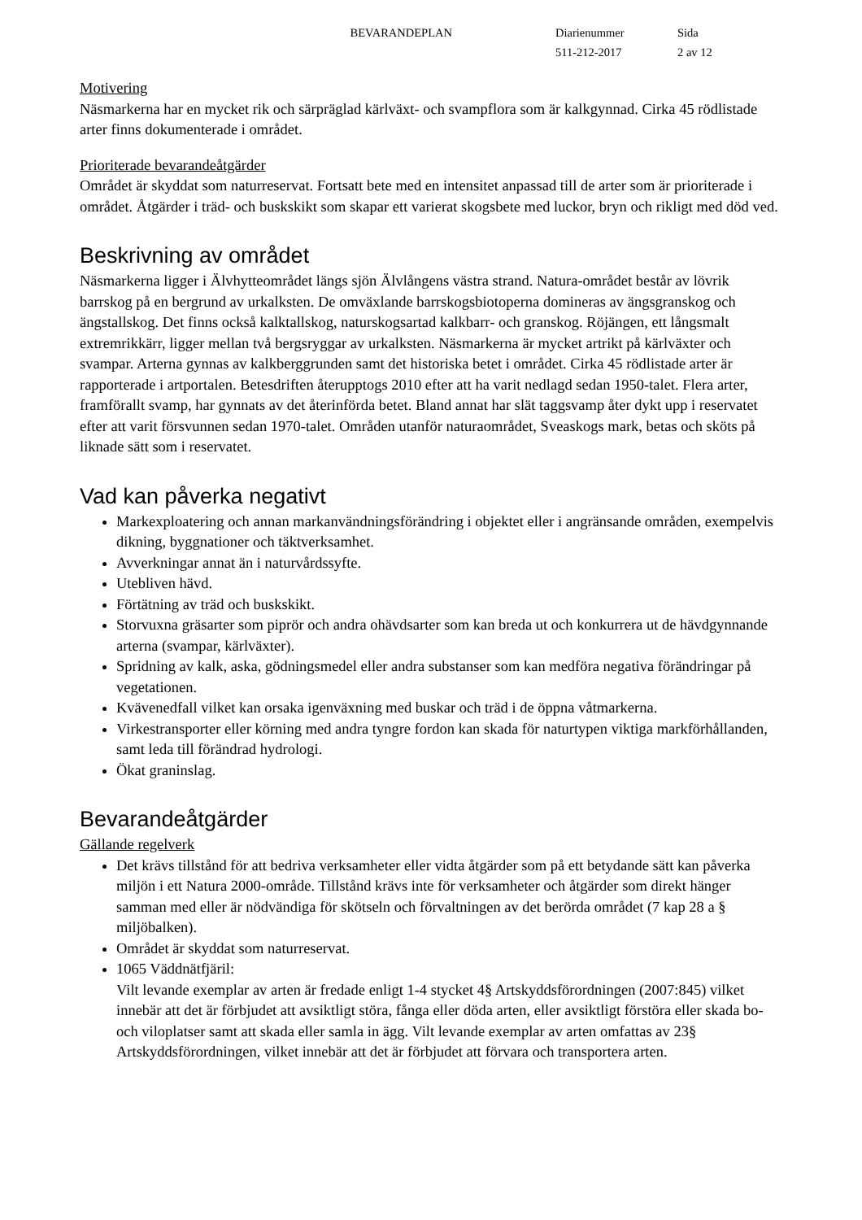BEVARANDEPLAN Diarienummer
511-212-2017
Sida
2 av 12
Motivering
Näsmarkerna har en mycket rik och särpräglad kärlväxt- och svampflora som är kalkgynnad. Cirka 45 rödlistade arter finns dokumenterade i området.
Prioriterade bevarandeåtgärder
Området är skyddat som naturreservat. Fortsatt bete med en intensitet anpassad till de arter som är prioriterade i området. Åtgärder i träd- och buskskikt som skapar ett varierat skogsbete med luckor, bryn och rikligt med död ved.
Beskrivning av området
Näsmarkerna ligger i Älvhytteområdet längs sjön Älvlångens västra strand. Natura-området består av lövrik barrskog på en bergrund av urkalksten. De omväxlande barrskogsbiotoperna domineras av ängsgranskog och ängstallskog. Det finns också kalktallskog, naturskogsartad kalkbarr- och granskog. Röjängen, ett långsmalt extremrikkärr, ligger mellan två bergsryggar av urkalksten. Näsmarkerna är mycket artrikt på kärlväxter och svampar. Arterna gynnas av kalkberggrunden samt det historiska betet i området. Cirka 45 rödlistade arter är rapporterade i artportalen. Betesdriften återupptogs 2010 efter att ha varit nedlagd sedan 1950-talet. Flera arter, framförallt svamp, har gynnats av det återinförda betet. Bland annat har slät taggsvamp åter dykt upp i reservatet efter att varit försvunnen sedan 1970-talet. Områden utanför naturaområdet, Sveaskogs mark, betas och sköts på liknade sätt som i reservatet.
Vad kan påverka negativt
Markexploatering och annan markanvändningsförändring i objektet eller i angränsande områden, exempelvis dikning, byggnationer och täktverksamhet.
Avverkningar annat än i naturvårdssyfte.
Utebliven hävd.
Förtätning av träd och buskskikt.
Storvuxna gräsarter som piprör och andra ohävdsarter som kan breda ut och konkurrera ut de hävdgynnande arterna (svampar, kärlväxter).
Spridning av kalk, aska, gödningsmedel eller andra substanser som kan medföra negativa förändringar på vegetationen.
Kvävenedfall vilket kan orsaka igenväxning med buskar och träd i de öppna våtmarkerna.
Virkestransporter eller körning med andra tyngre fordon kan skada för naturtypen viktiga markförhållanden, samt leda till förändrad hydrologi.
Ökat graninslag.
Bevarandeåtgärder
Gällande regelverk
Det krävs tillstånd för att bedriva verksamheter eller vidta åtgärder som på ett betydande sätt kan påverka miljön i ett Natura 2000-område. Tillstånd krävs inte för verksamheter och åtgärder som direkt hänger samman med eller är nödvändiga för skötseln och förvaltningen av det berörda området (7 kap 28 a § miljöbalken).
Området är skyddat som naturreservat.
1065 Väddnätfjäril:
Vilt levande exemplar av arten är fredade enligt 1-4 stycket 4§ Artskyddsförordningen (2007:845) vilket innebär att det är förbjudet att avsiktligt störa, fånga eller döda arten, eller avsiktligt förstöra eller skada bo- och viloplatser samt att skada eller samla in ägg. Vilt levande exemplar av arten omfattas av 23§ Artskyddsförordningen, vilket innebär att det är förbjudet att förvara och transportera arten.